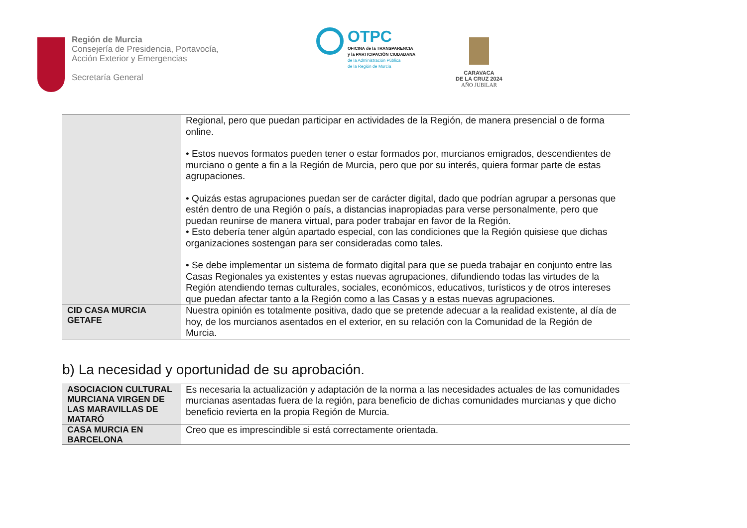Región de Murcia
Consejería de Presidencia, Portavocía,
Acción Exterior y Emergencias
Secretaría General
OTPC
OFICINA de la TRANSPARENCIA
y la PARTICIPACIÓN CIUDADANA
de la Administración Pública
de la Región de Murcia
CARAVACA
DE LA CRUZ 2024
AÑO JUBILAR
| | Regional, pero que puedan participar en actividades de la Región, de manera presencial o de forma online. • Estos nuevos formatos pueden tener o estar formados por, murcianos emigrados, descendientes de murciano o gente a fin a la Región de Murcia, pero que por su interés, quiera formar parte de estas agrupaciones. • Quizás estas agrupaciones puedan ser de carácter digital, dado que podrían agrupar a personas que estén dentro de una Región o país, a distancias inapropiadas para verse personalmente, pero que puedan reunirse de manera virtual, para poder trabajar en favor de la Región. • Esto debería tener algún apartado especial, con las condiciones que la Región quisiese que dichas organizaciones sostengan para ser consideradas como tales. • Se debe implementar un sistema de formato digital para que se pueda trabajar en conjunto entre las Casas Regionales ya existentes y estas nuevas agrupaciones, difundiendo todas las virtudes de la Región atendiendo temas culturales, sociales, económicos, educativos, turísticos y de otros intereses que puedan afectar tanto a la Región como a las Casas y a estas nuevas agrupaciones. |
| CID CASA MURCIA GETAFE | Nuestra opinión es totalmente positiva, dado que se pretende adecuar a la realidad existente, al día de hoy, de los murcianos asentados en el exterior, en su relación con la Comunidad de la Región de Murcia. |
b) La necesidad y oportunidad de su aprobación.
| ASOCIACION CULTURAL MURCIANA VIRGEN DE LAS MARAVILLAS DE MATARÓ | Es necesaria la actualización y adaptación de la norma a las necesidades actuales de las comunidades murcianas asentadas fuera de la región, para beneficio de dichas comunidades murcianas y que dicho beneficio revierta en la propia Región de Murcia. |
| CASA MURCIA EN BARCELONA | Creo que es imprescindible si está correctamente orientada. |